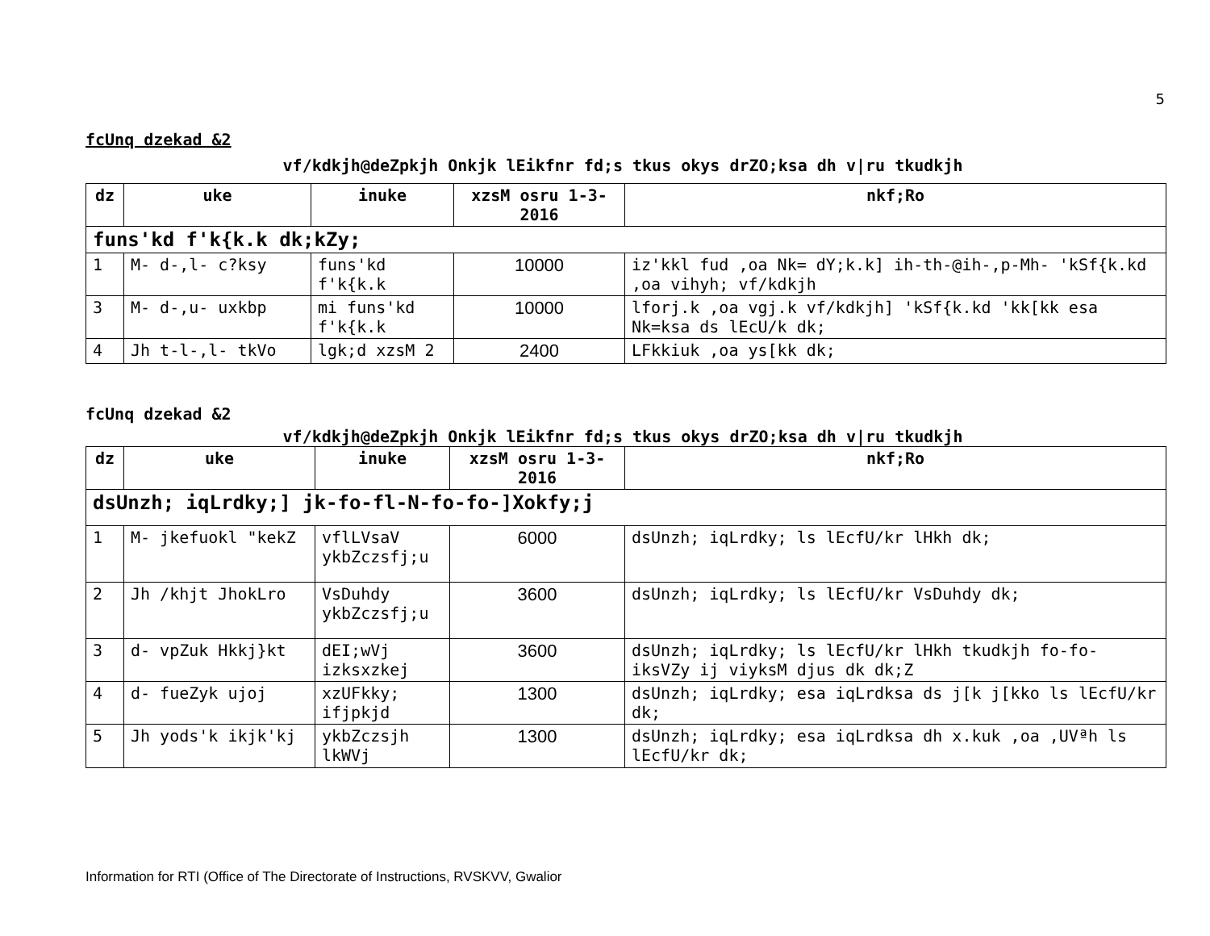5
fcUnq dzekad &2
vf/kdkjh@deZpkjh Onkjk lEikfnr fd;s tkus okys drZO;ksa dh v|ru tkudkjh
| dz | uke | inuke | xzsM osru 1-3-2016 | nkf;Ro |
| --- | --- | --- | --- | --- |
| funs'kd f'k{k.k dk;kZy; | | | | |
| 1 | M- d-,l- c?ksy | funs'kd f'k{k.k | 10000 | iz'kkl fud ,oa Nk= dY;k.k] ih-th-@ih-,p-Mh- 'kSf{k.kd ,oa vihyh; vf/kdkjh |
| 3 | M- d-,u- uxkbp | mi funs'kd f'k{k.k | 10000 | lforj.k ,oa vgj.k vf/kdkjh] 'kSf{k.kd 'kk[kk esa Nk=ksa ds lEcU/k dk; |
| 4 | Jh t-l-,l- tkVo | lgk;d xzsM 2 | 2400 | LFkkiuk ,oa ys[kk dk; |
fcUnq dzekad &2
vf/kdkjh@deZpkjh Onkjk lEikfnr fd;s tkus okys drZO;ksa dh v|ru tkudkjh
| dz | uke | inuke | xzsM osru 1-3-2016 | nkf;Ro |
| --- | --- | --- | --- | --- |
| dsUnzh; iqLrdky;] jk-fo-fl-N-fo-fo-]Xokfy;j | | | | |
| 1 | M- jkefuokl "kekZ | vflLVsaV ykbZczsfj;u | 6000 | dsUnzh; iqLrdky; ls lEcfU/kr lHkh dk; |
| 2 | Jh /khjt JhokLro | VsDuhdy ykbZczsfj;u | 3600 | dsUnzh; iqLrdky; ls lEcfU/kr VsDuhdy dk; |
| 3 | d- vpZuk Hkkj}kt | dEI;wVj izksxzkej | 3600 | dsUnzh; iqLrdky; ls lEcfU/kr lHkh tkudkjh fo-fo- iksVZy ij viyksM djus dk dk;Z |
| 4 | d- fueZyk ujoj | xzUFkky; ifjpkjd | 1300 | dsUnzh; iqLrdky; esa iqLrdksa ds j[k j[kko ls lEcfU/kr dk; |
| 5 | Jh yods'k ikjk'kj | ykbZczsjh lkWVj | 1300 | dsUnzh; iqLrdky; esa iqLrdksa dh x.kuk ,oa ,UVªh ls lEcfU/kr dk; |
Information for RTI (Office of The Directorate of Instructions, RVSKVV, Gwalior